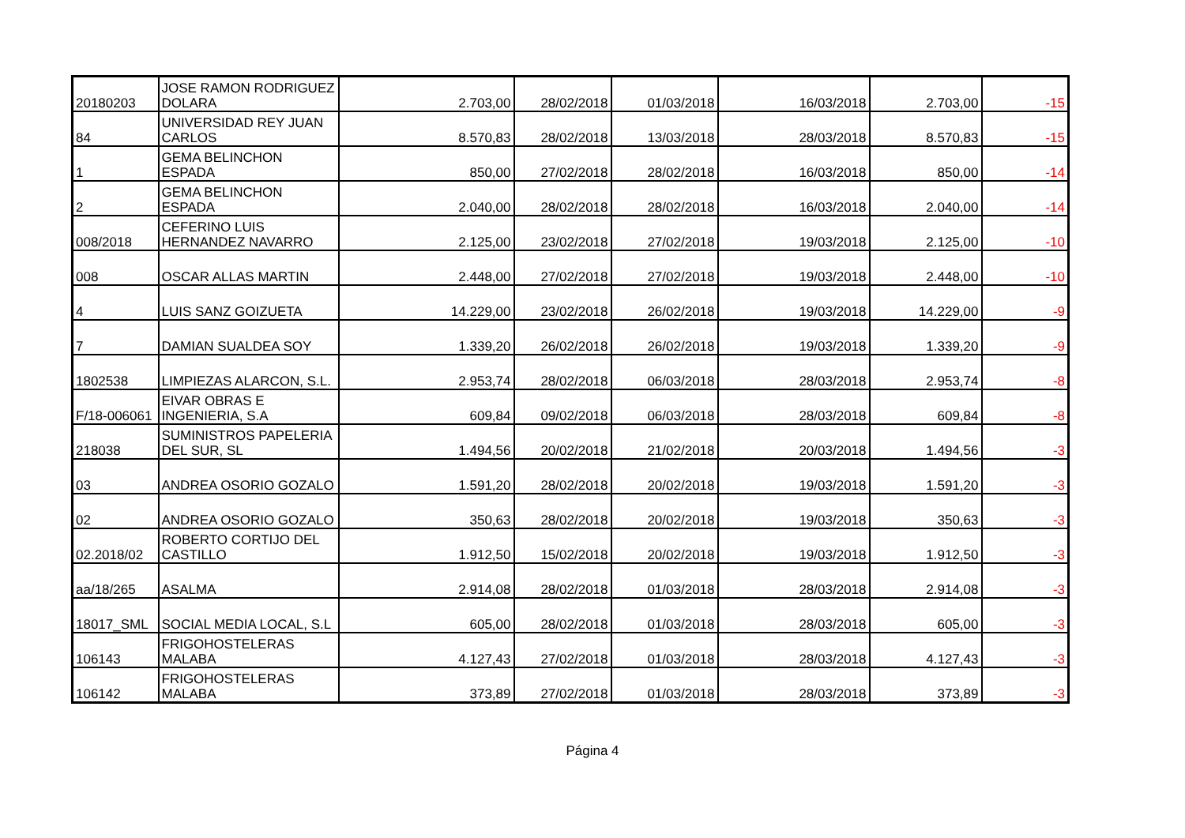| 20180203 | JOSE RAMON RODRIGUEZ DOLARA | 2.703,00 | 28/02/2018 | 01/03/2018 | 16/03/2018 | 2.703,00 | -15 |
| 84 | UNIVERSIDAD REY JUAN CARLOS | 8.570,83 | 28/02/2018 | 13/03/2018 | 28/03/2018 | 8.570,83 | -15 |
| 1 | GEMA BELINCHON ESPADA | 850,00 | 27/02/2018 | 28/02/2018 | 16/03/2018 | 850,00 | -14 |
| 2 | GEMA BELINCHON ESPADA | 2.040,00 | 28/02/2018 | 28/02/2018 | 16/03/2018 | 2.040,00 | -14 |
| 008/2018 | CEFERINO LUIS HERNANDEZ NAVARRO | 2.125,00 | 23/02/2018 | 27/02/2018 | 19/03/2018 | 2.125,00 | -10 |
| 008 | OSCAR ALLAS MARTIN | 2.448,00 | 27/02/2018 | 27/02/2018 | 19/03/2018 | 2.448,00 | -10 |
| 4 | LUIS SANZ GOIZUETA | 14.229,00 | 23/02/2018 | 26/02/2018 | 19/03/2018 | 14.229,00 | -9 |
| 7 | DAMIAN SUALDEA SOY | 1.339,20 | 26/02/2018 | 26/02/2018 | 19/03/2018 | 1.339,20 | -9 |
| 1802538 | LIMPIEZAS ALARCON, S.L. | 2.953,74 | 28/02/2018 | 06/03/2018 | 28/03/2018 | 2.953,74 | -8 |
| F/18-006061 | EIVAR OBRAS E INGENIERIA, S.A | 609,84 | 09/02/2018 | 06/03/2018 | 28/03/2018 | 609,84 | -8 |
| 218038 | SUMINISTROS PAPELERIA DEL SUR, SL | 1.494,56 | 20/02/2018 | 21/02/2018 | 20/03/2018 | 1.494,56 | -3 |
| 03 | ANDREA OSORIO GOZALO | 1.591,20 | 28/02/2018 | 20/02/2018 | 19/03/2018 | 1.591,20 | -3 |
| 02 | ANDREA OSORIO GOZALO | 350,63 | 28/02/2018 | 20/02/2018 | 19/03/2018 | 350,63 | -3 |
| 02.2018/02 | ROBERTO CORTIJO DEL CASTILLO | 1.912,50 | 15/02/2018 | 20/02/2018 | 19/03/2018 | 1.912,50 | -3 |
| aa/18/265 | ASALMA | 2.914,08 | 28/02/2018 | 01/03/2018 | 28/03/2018 | 2.914,08 | -3 |
| 18017_SML | SOCIAL MEDIA LOCAL, S.L | 605,00 | 28/02/2018 | 01/03/2018 | 28/03/2018 | 605,00 | -3 |
| 106143 | FRIGOHOSTELERAS MALABA | 4.127,43 | 27/02/2018 | 01/03/2018 | 28/03/2018 | 4.127,43 | -3 |
| 106142 | FRIGOHOSTELERAS MALABA | 373,89 | 27/02/2018 | 01/03/2018 | 28/03/2018 | 373,89 | -3 |
Página 4